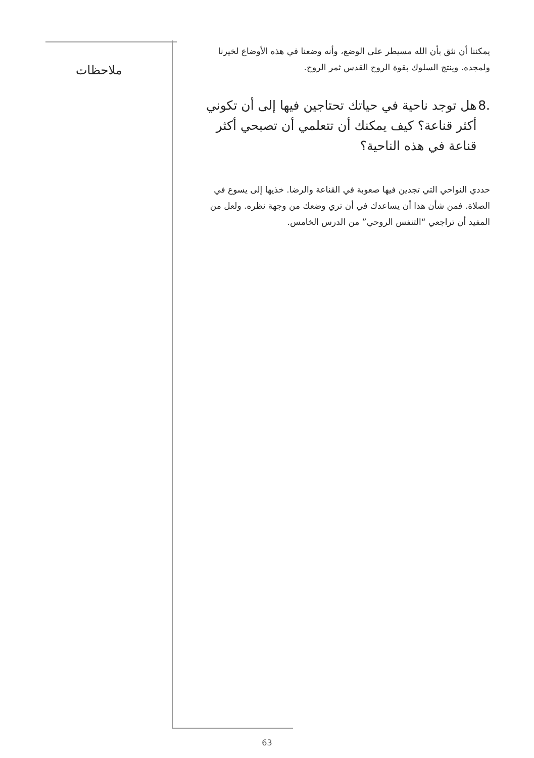ملاحظات
يمكننا أن نثق بأن الله مسيطر على الوضع، وأنه وضعنا في هذه الأوضاع لخيرنا ولمجده. وينتج السلوك بقوة الروح القدس ثمر الروح.
.8 هل توجد ناحية في حياتك تحتاجين فيها إلى أن تكوني أكثر قناعة؟ كيف يمكنك أن تتعلمي أن تصبحي أكثر قناعة في هذه الناحية؟
حددي النواحي التي تجدين فيها صعوبة في القناعة والرضا. خذيها إلى يسوع في الصلاة. فمن شأن هذا أن يساعدك في أن تري وضعك من وجهة نظره. ولعل من المفيد أن تراجعي “التنفس الروحي” من الدرس الخامس.
63